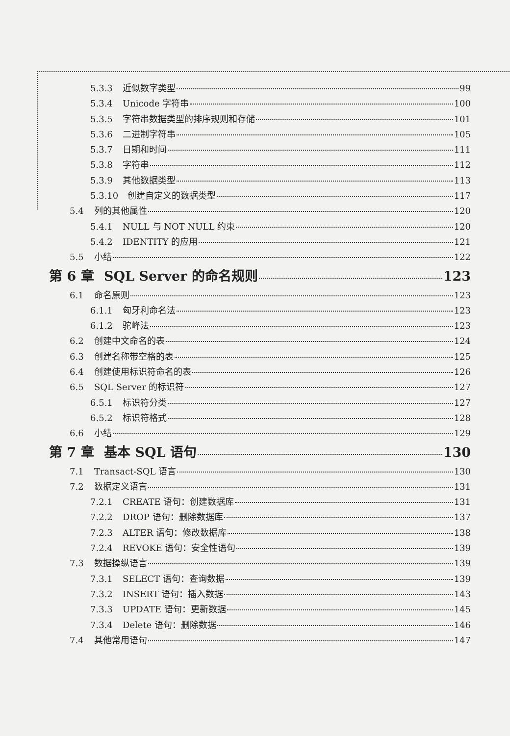5.3.3 近似数字类型 99
5.3.4 Unicode 字符串 100
5.3.5 字符串数据类型的排序规则和存储 101
5.3.6 二进制字符串 105
5.3.7 日期和时间 111
5.3.8 字符串 112
5.3.9 其他数据类型 113
5.3.10 创建自定义的数据类型 117
5.4 列的其他属性 120
5.4.1 NULL 与 NOT NULL 约束 120
5.4.2 IDENTITY 的应用 121
5.5 小结 122
第 6 章 SQL Server 的命名规则 123
6.1 命名原则 123
6.1.1 匈牙利命名法 123
6.1.2 驼峰法 123
6.2 创建中文命名的表 124
6.3 创建名称带空格的表 125
6.4 创建使用标识符命名的表 126
6.5 SQL Server 的标识符 127
6.5.1 标识符分类 127
6.5.2 标识符格式 128
6.6 小结 129
第 7 章 基本 SQL 语句 130
7.1 Transact-SQL 语言 130
7.2 数据定义语言 131
7.2.1 CREATE 语句：创建数据库 131
7.2.2 DROP 语句：删除数据库 137
7.2.3 ALTER 语句：修改数据库 138
7.2.4 REVOKE 语句：安全性语句 139
7.3 数据操纵语言 139
7.3.1 SELECT 语句：查询数据 139
7.3.2 INSERT 语句：插入数据 143
7.3.3 UPDATE 语句：更新数据 145
7.3.4 Delete 语句：删除数据 146
7.4 其他常用语句 147